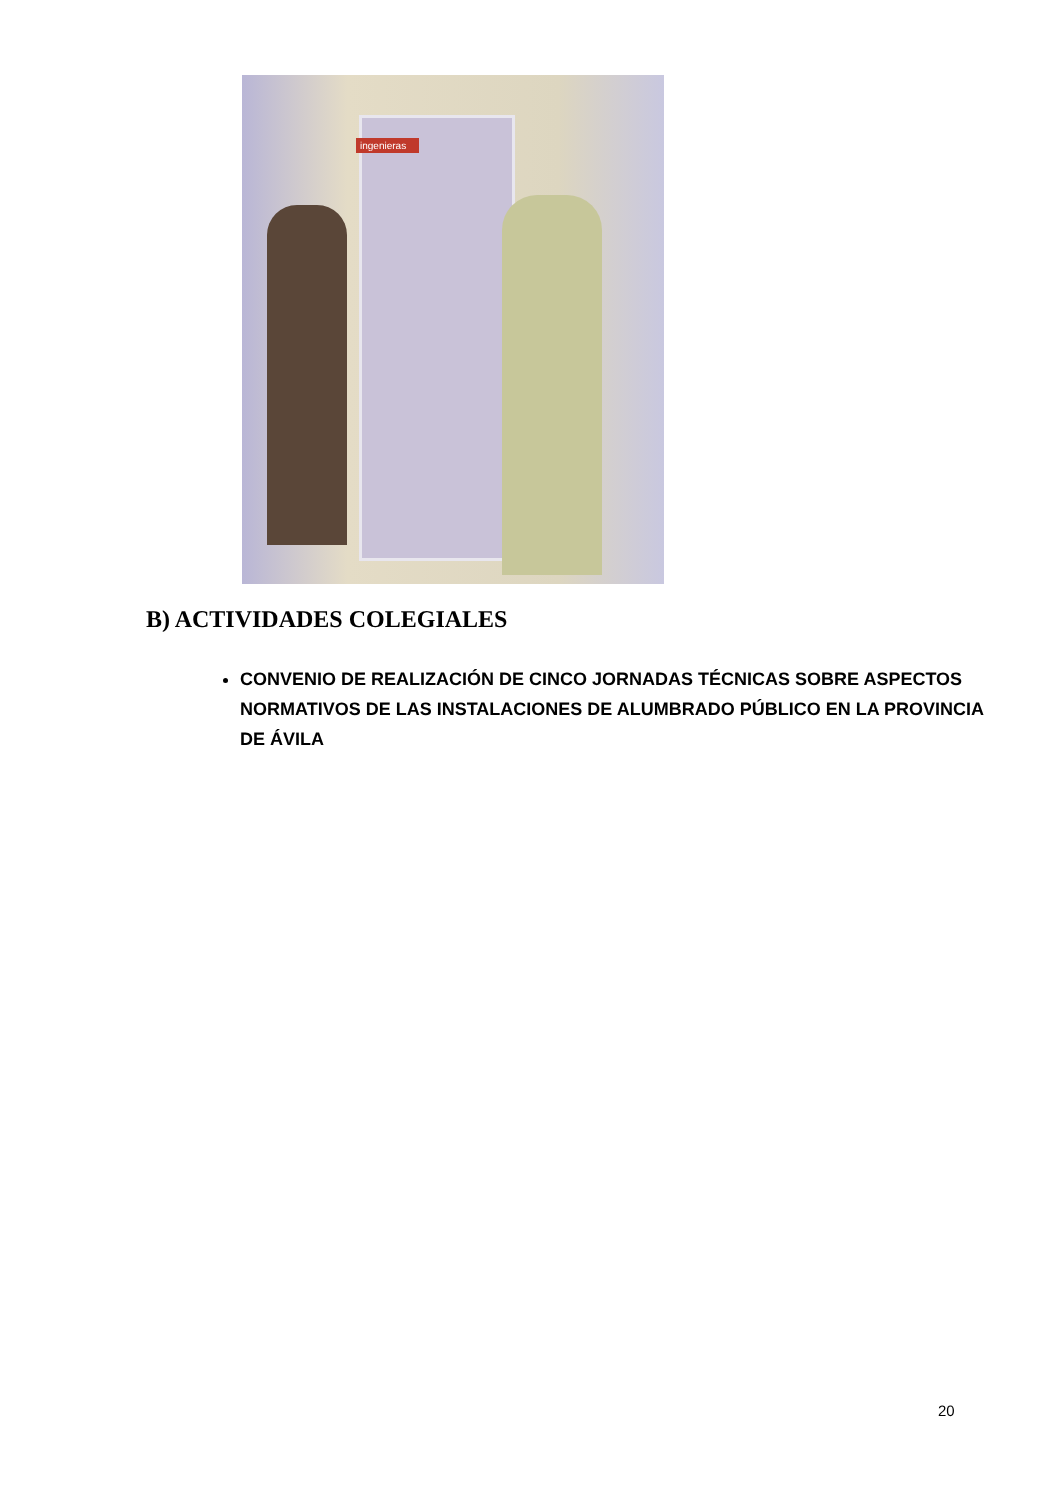ingenieras
B) ACTIVIDADES COLEGIALES
CONVENIO DE REALIZACIÓN DE CINCO JORNADAS TÉCNICAS SOBRE ASPECTOS NORMATIVOS DE LAS INSTALACIONES DE ALUMBRADO PÚBLICO EN LA PROVINCIA DE ÁVILA
20